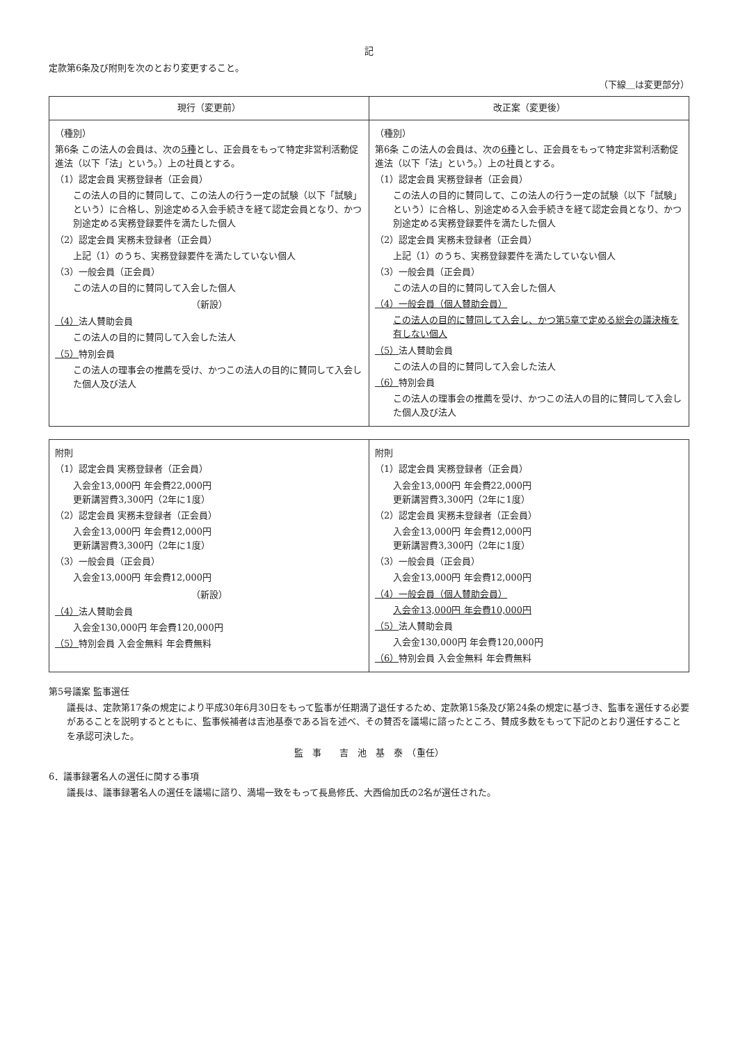記
定款第6条及び附則を次のとおり変更すること。
（下線＿は変更部分）
| 現行（変更前） | 改正案（変更後） |
| --- | --- |
| （種別） 第6条 この法人の会員は、次の 5種 とし、正会員をもって特定非営利活動促進法（以下「法」という。）上の社員とする。 （1）認定会員 実務登録者（正会員） この法人の目的に賛同して、この法人の行う一定の試験（以下「試験」という）に合格し、別途定める入会手続きを経て認定会員となり、かつ別途定める実務登録要件を満たした個人 （2）認定会員 実務未登録者（正会員） 上記（1）のうち、実務登録要件を満たしていない個人 （3）一般会員（正会員） この法人の目的に賛同して入会した個人 （新設） （4） 法人賛助会員 この法人の目的に賛同して入会した法人 （5） 特別会員 この法人の理事会の推薦を受け、かつこの法人の目的に賛同して入会した個人及び法人 | （種別） 第6条 この法人の会員は、次の 6種 とし、正会員をもって特定非営利活動促進法（以下「法」という。）上の社員とする。 （1）認定会員 実務登録者（正会員） この法人の目的に賛同して、この法人の行う一定の試験（以下「試験」という）に合格し、別途定める入会手続きを経て認定会員となり、かつ別途定める実務登録要件を満たした個人 （2）認定会員 実務未登録者（正会員） 上記（1）のうち、実務登録要件を満たしていない個人 （3）一般会員（正会員） この法人の目的に賛同して入会した個人 （4）一般会員（個人賛助会員） この法人の目的に賛同して入会し、かつ第5章で定める総会の議決権を有しない個人 （5） 法人賛助会員 この法人の目的に賛同して入会した法人 （6） 特別会員 この法人の理事会の推薦を受け、かつこの法人の目的に賛同して入会した個人及び法人 |
| 附則 （1）認定会員 実務登録者（正会員） 入会金13,000円 年会費22,000円 更新講習費3,300円（2年に1度） （2）認定会員 実務未登録者（正会員） 入会金13,000円 年会費12,000円 更新講習費3,300円（2年に1度） （3）一般会員（正会員） 入会金13,000円 年会費12,000円 （新設） （4） 法人賛助会員 入会金130,000円 年会費120,000円 （5） 特別会員 入会金無料 年会費無料 | 附則 （1）認定会員 実務登録者（正会員） 入会金13,000円 年会費22,000円 更新講習費3,300円（2年に1度） （2）認定会員 実務未登録者（正会員） 入会金13,000円 年会費12,000円 更新講習費3,300円（2年に1度） （3）一般会員（正会員） 入会金13,000円 年会費12,000円 （4）一般会員（個人賛助会員） 入会金13,000円 年会費10,000円 （5） 法人賛助会員 入会金130,000円 年会費120,000円 （6） 特別会員 入会金無料 年会費無料 |
第5号議案 監事選任
議長は、定款第17条の規定により平成30年6月30日をもって監事が任期満了退任するため、定款第15条及び第24条の規定に基づき、監事を選任する必要があることを説明するとともに、監事候補者は吉池基泰である旨を述べ、その賛否を議場に諮ったところ、賛成多数をもって下記のとおり選任することを承認可決した。
監　事　　吉　池　基　泰　（重任）
6．議事録署名人の選任に関する事項
議長は、議事録署名人の選任を議場に諮り、満場一致をもって長島修氏、大西倫加氏の2名が選任された。